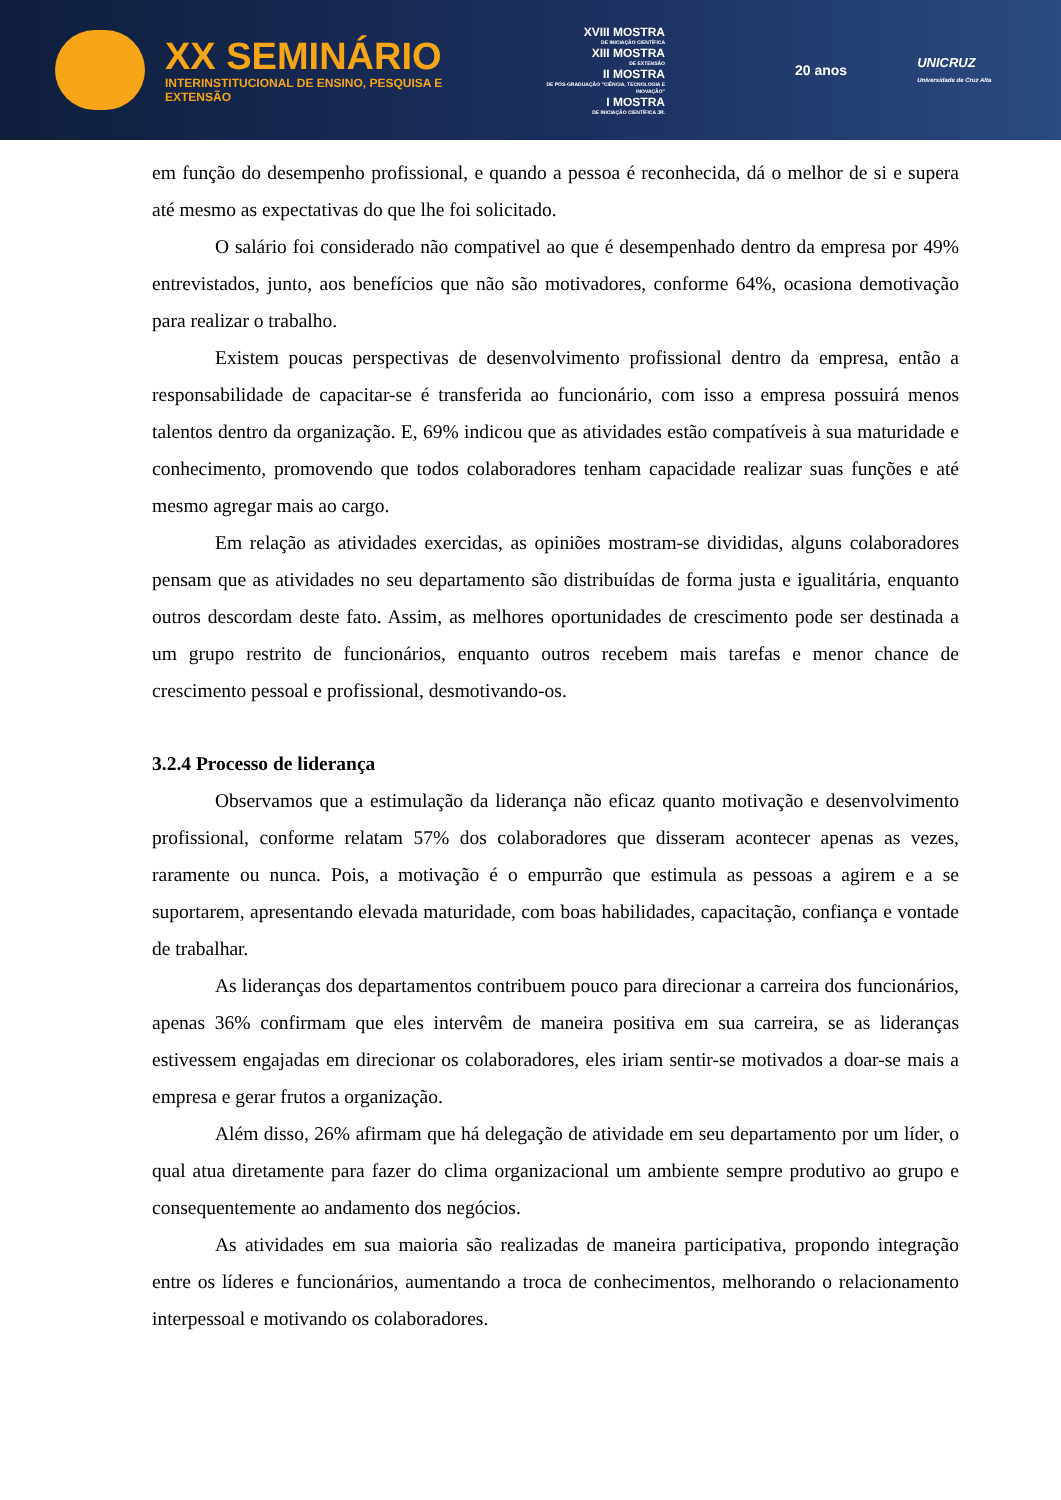XX SEMINÁRIO
INTERINSTITUCIONAL DE ENSINO, PESQUISA E EXTENSÃO
XVIII MOSTRA
DE INICIAÇÃO CIENTÍFICA
XIII MOSTRA
DE EXTENSÃO
II MOSTRA
DE PÓS-GRADUAÇÃO "CIÊNCIA, TECNOLOGIA E INOVAÇÃO"
I MOSTRA
DE INICIAÇÃO CIENTÍFICA JR.
20 anos
UNICRUZ
Universidade de Cruz Alta
em função do desempenho profissional, e quando a pessoa é reconhecida, dá o melhor de si e supera até mesmo as expectativas do que lhe foi solicitado.
O salário foi considerado não compativel ao que é desempenhado dentro da empresa por 49% entrevistados, junto, aos benefícios que não são motivadores, conforme 64%, ocasiona demotivação para realizar o trabalho.
Existem poucas perspectivas de desenvolvimento profissional dentro da empresa, então a responsabilidade de capacitar-se é transferida ao funcionário, com isso a empresa possuirá menos talentos dentro da organização. E, 69% indicou que as atividades estão compatíveis à sua maturidade e conhecimento, promovendo que todos colaboradores tenham capacidade realizar suas funções e até mesmo agregar mais ao cargo.
Em relação as atividades exercidas, as opiniões mostram-se divididas, alguns colaboradores pensam que as atividades no seu departamento são distribuídas de forma justa e igualitária, enquanto outros descordam deste fato. Assim, as melhores oportunidades de crescimento pode ser destinada a um grupo restrito de funcionários, enquanto outros recebem mais tarefas e menor chance de crescimento pessoal e profissional, desmotivando-os.
3.2.4 Processo de liderança
Observamos que a estimulação da liderança não eficaz quanto motivação e desenvolvimento profissional, conforme relatam 57% dos colaboradores que disseram acontecer apenas as vezes, raramente ou nunca. Pois, a motivação é o empurrão que estimula as pessoas a agirem e a se suportarem, apresentando elevada maturidade, com boas habilidades, capacitação, confiança e vontade de trabalhar.
As lideranças dos departamentos contribuem pouco para direcionar a carreira dos funcionários, apenas 36% confirmam que eles intervêm de maneira positiva em sua carreira, se as lideranças estivessem engajadas em direcionar os colaboradores, eles iriam sentir-se motivados a doar-se mais a empresa e gerar frutos a organização.
Além disso, 26% afirmam que há delegação de atividade em seu departamento por um líder, o qual atua diretamente para fazer do clima organizacional um ambiente sempre produtivo ao grupo e consequentemente ao andamento dos negócios.
As atividades em sua maioria são realizadas de maneira participativa, propondo integração entre os líderes e funcionários, aumentando a troca de conhecimentos, melhorando o relacionamento interpessoal e motivando os colaboradores.